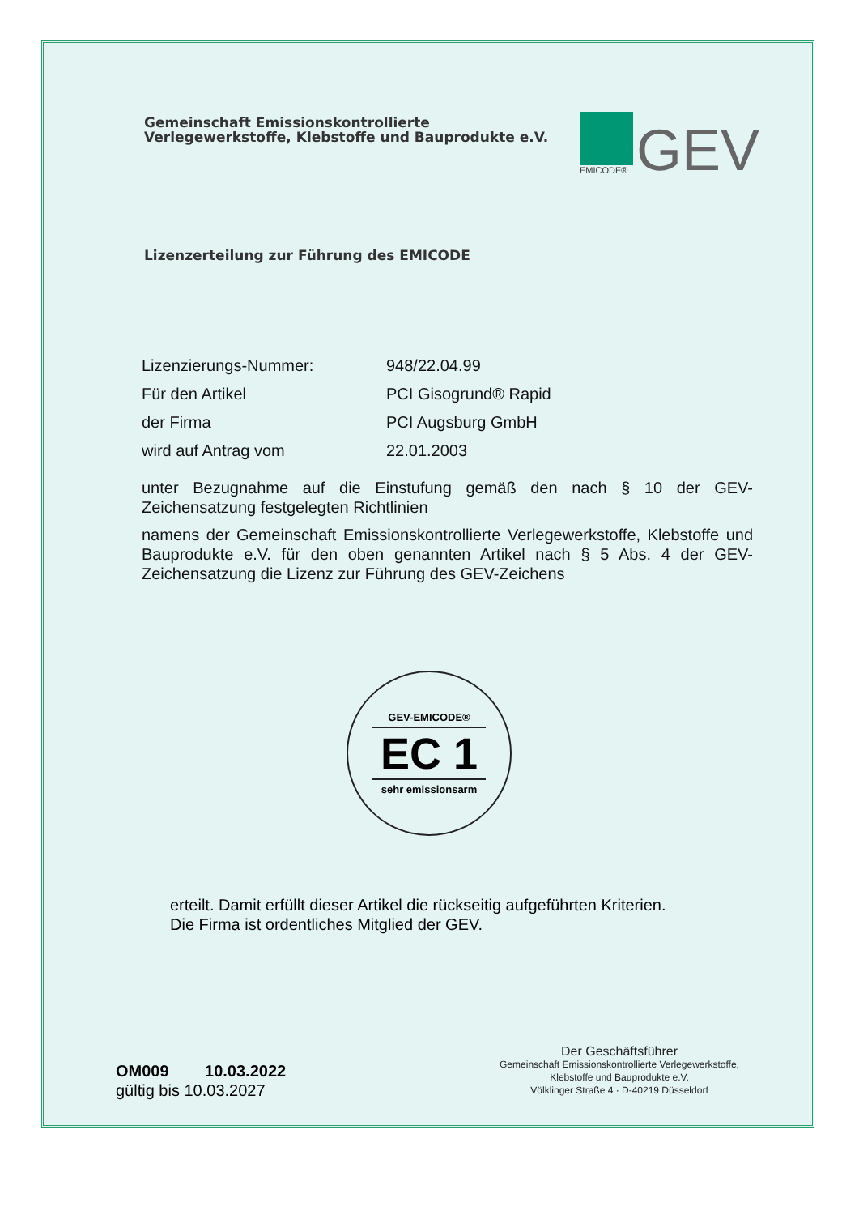Gemeinschaft Emissionskontrollierte
Verlegewerkstoffe, Klebstoffe und Bauprodukte e.V.
EMICODE®
GEV
Lizenzerteilung zur Führung des EMICODE
Lizenzierungs-Nummer: 948/22.04.99
Für den Artikel PCI Gisogrund® Rapid
der Firma PCI Augsburg GmbH
wird auf Antrag vom 22.01.2003
unter Bezugnahme auf die Einstufung gemäß den nach § 10 der GEV-Zeichensatzung festgelegten Richtlinien
namens der Gemeinschaft Emissionskontrollierte Verlegewerkstoffe, Klebstoffe und Bauprodukte e.V. für den oben genannten Artikel nach § 5 Abs. 4 der GEV-Zeichensatzung die Lizenz zur Führung des GEV-Zeichens
GEV-EMICODE®
EC 1
sehr emissionsarm
erteilt. Damit erfüllt dieser Artikel die rückseitig aufgeführten Kriterien.
Die Firma ist ordentliches Mitglied der GEV.
OM009 10.03.2022
gültig bis 10.03.2027
Der Geschäftsführer
Gemeinschaft Emissionskontrollierte Verlegewerkstoffe,
Klebstoffe und Bauprodukte e.V.
Völklinger Straße 4 · D-40219 Düsseldorf